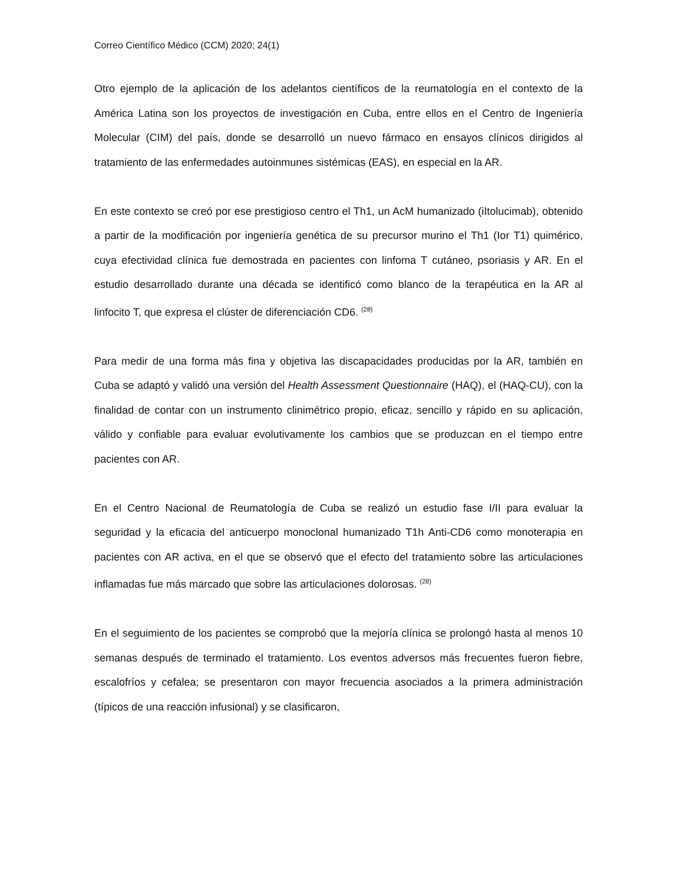Correo Científico Médico (CCM) 2020; 24(1)
Otro ejemplo de la aplicación de los adelantos científicos de la reumatología en el contexto de la América Latina son los proyectos de investigación en Cuba, entre ellos en el Centro de Ingeniería Molecular (CIM) del país, donde se desarrolló un nuevo fármaco en ensayos clínicos dirigidos al tratamiento de las enfermedades autoinmunes sistémicas (EAS), en especial en la AR.
En este contexto se creó por ese prestigioso centro el Th1, un AcM humanizado (iItolucimab), obtenido a partir de la modificación por ingeniería genética de su precursor murino el Th1 (Ior T1) quimérico, cuya efectividad clínica fue demostrada en pacientes con linfoma T cutáneo, psoriasis y AR. En el estudio desarrollado durante una década se identificó como blanco de la terapéutica en la AR al linfocito T, que expresa el clúster de diferenciación CD6. <sup>(28)</sup>
Para medir de una forma más fina y objetiva las discapacidades producidas por la AR, también en Cuba se adaptó y validó una versión del Health Assessment Questionnaire (HAQ), el (HAQ-CU), con la finalidad de contar con un instrumento clinimétrico propio, eficaz, sencillo y rápido en su aplicación, válido y confiable para evaluar evolutivamente los cambios que se produzcan en el tiempo entre pacientes con AR.
En el Centro Nacional de Reumatología de Cuba se realizó un estudio fase I/II para evaluar la seguridad y la eficacia del anticuerpo monoclonal humanizado T1h Anti-CD6 como monoterapia en pacientes con AR activa, en el que se observó que el efecto del tratamiento sobre las articulaciones inflamadas fue más marcado que sobre las articulaciones dolorosas. <sup>(28)</sup>
En el seguimiento de los pacientes se comprobó que la mejoría clínica se prolongó hasta al menos 10 semanas después de terminado el tratamiento. Los eventos adversos más frecuentes fueron fiebre, escalofríos y cefalea; se presentaron con mayor frecuencia asociados a la primera administración (típicos de una reacción infusional) y se clasificaron,